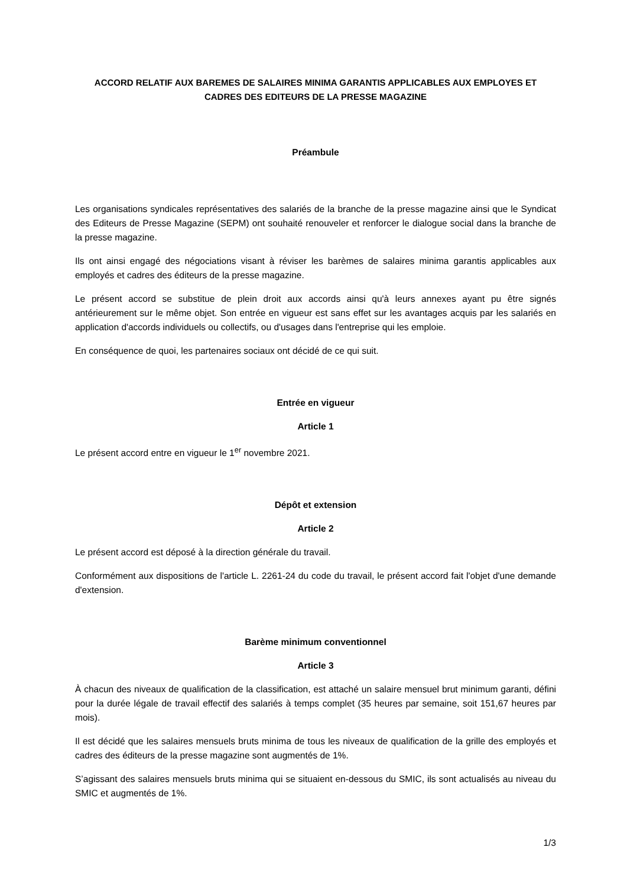ACCORD RELATIF AUX BAREMES DE SALAIRES MINIMA GARANTIS APPLICABLES AUX EMPLOYES ET CADRES DES EDITEURS DE LA PRESSE MAGAZINE
Préambule
Les organisations syndicales représentatives des salariés de la branche de la presse magazine ainsi que le Syndicat des Editeurs de Presse Magazine (SEPM) ont souhaité renouveler et renforcer le dialogue social dans la branche de la presse magazine.
Ils ont ainsi engagé des négociations visant à réviser les barèmes de salaires minima garantis applicables aux employés et cadres des éditeurs de la presse magazine.
Le présent accord se substitue de plein droit aux accords ainsi qu'à leurs annexes ayant pu être signés antérieurement sur le même objet. Son entrée en vigueur est sans effet sur les avantages acquis par les salariés en application d'accords individuels ou collectifs, ou d'usages dans l'entreprise qui les emploie.
En conséquence de quoi, les partenaires sociaux ont décidé de ce qui suit.
Entrée en vigueur
Article 1
Le présent accord entre en vigueur le 1<sup>er</sup> novembre 2021.
Dépôt et extension
Article 2
Le présent accord est déposé à la direction générale du travail.
Conformément aux dispositions de l'article L. 2261-24 du code du travail, le présent accord fait l'objet d'une demande d'extension.
Barème minimum conventionnel
Article 3
À chacun des niveaux de qualification de la classification, est attaché un salaire mensuel brut minimum garanti, défini pour la durée légale de travail effectif des salariés à temps complet (35 heures par semaine, soit 151,67 heures par mois).
Il est décidé que les salaires mensuels bruts minima de tous les niveaux de qualification de la grille des employés et cadres des éditeurs de la presse magazine sont augmentés de 1%.
S’agissant des salaires mensuels bruts minima qui se situaient en-dessous du SMIC, ils sont actualisés au niveau du SMIC et augmentés de 1%.
1/3